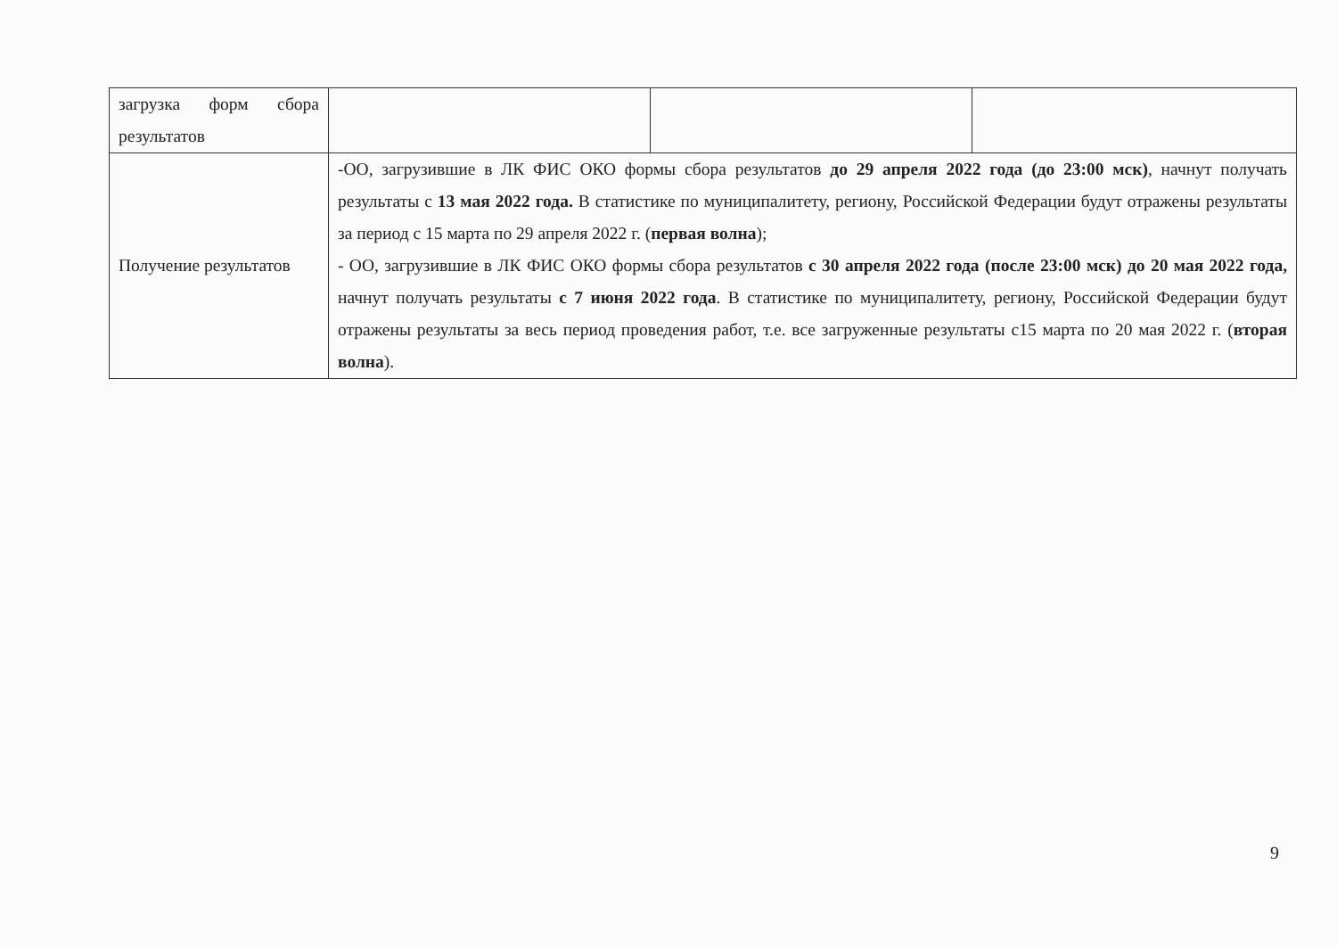| загрузка форм сбора результатов | | | |
| Получение результатов | -ОО, загрузившие в ЛК ФИС ОКО формы сбора результатов до 29 апреля 2022 года (до 23:00 мск) , начнут получать результаты с 13 мая 2022 года. В статистике по муниципалитету, региону, Российской Федерации будут отражены результаты за период с 15 марта по 29 апреля 2022 г. ( первая волна ); - ОО, загрузившие в ЛК ФИС ОКО формы сбора результатов с 30 апреля 2022 года (после 23:00 мск) до 20 мая 2022 года, начнут получать результаты с 7 июня 2022 года . В статистике по муниципалитету, региону, Российской Федерации будут отражены результаты за весь период проведения работ, т.е. все загруженные результаты с15 марта по 20 мая 2022 г. ( вторая волна ). | | |
9